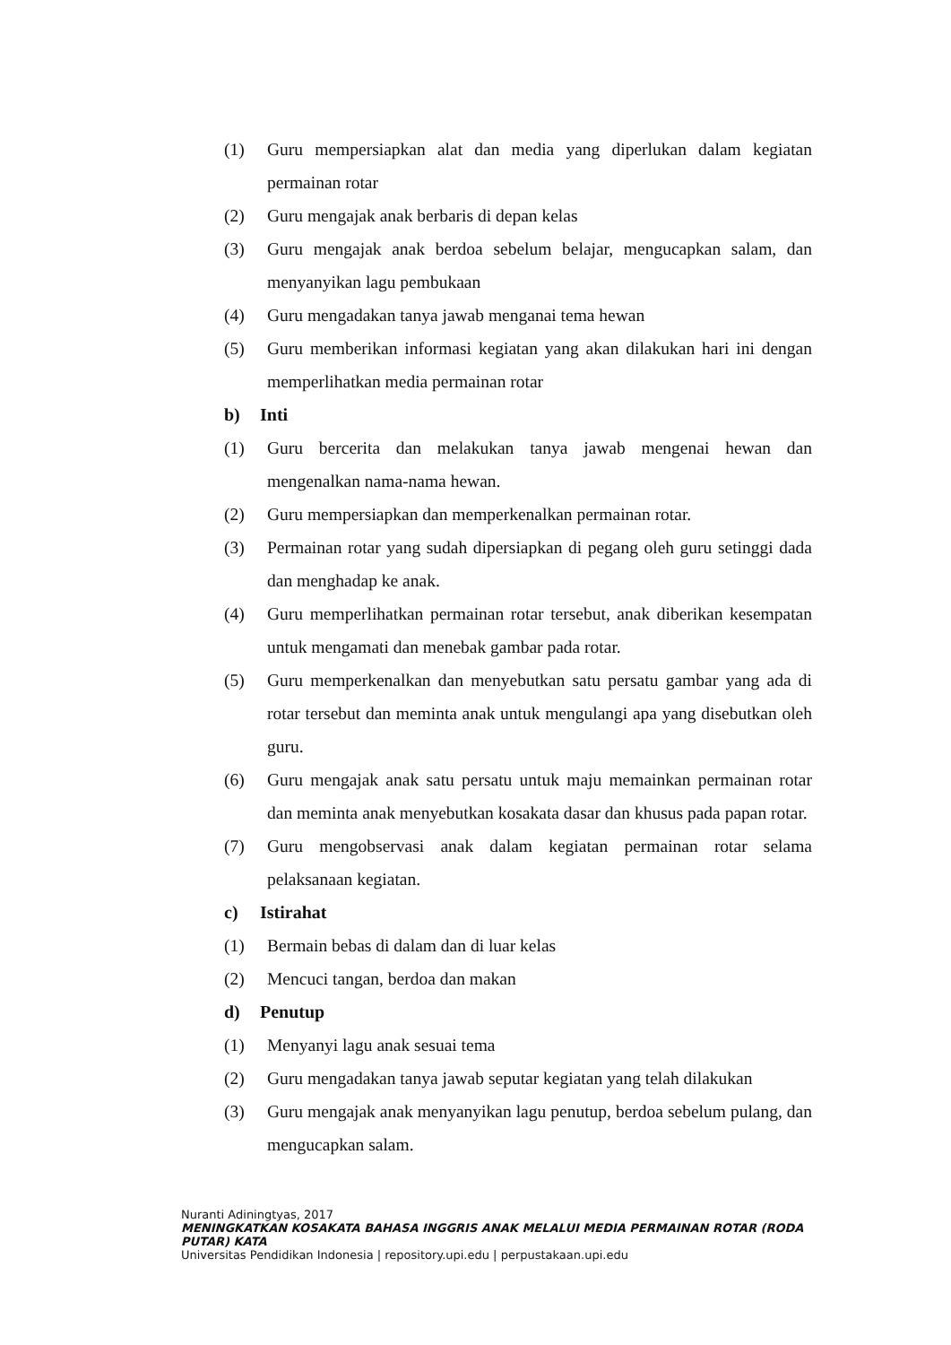(1) Guru mempersiapkan alat dan media yang diperlukan dalam kegiatan permainan rotar
(2) Guru mengajak anak berbaris di depan kelas
(3) Guru mengajak anak berdoa sebelum belajar, mengucapkan salam, dan menyanyikan lagu pembukaan
(4) Guru mengadakan tanya jawab menganai tema hewan
(5) Guru memberikan informasi kegiatan yang akan dilakukan hari ini dengan memperlihatkan media permainan rotar
b) Inti
(1) Guru bercerita dan melakukan tanya jawab mengenai hewan dan mengenalkan nama-nama hewan.
(2) Guru mempersiapkan dan memperkenalkan permainan rotar.
(3) Permainan rotar yang sudah dipersiapkan di pegang oleh guru setinggi dada dan menghadap ke anak.
(4) Guru memperlihatkan permainan rotar tersebut, anak diberikan kesempatan untuk mengamati dan menebak gambar pada rotar.
(5) Guru memperkenalkan dan menyebutkan satu persatu gambar yang ada di rotar tersebut dan meminta anak untuk mengulangi apa yang disebutkan oleh guru.
(6) Guru mengajak anak satu persatu untuk maju memainkan permainan rotar dan meminta anak menyebutkan kosakata dasar dan khusus pada papan rotar.
(7) Guru mengobservasi anak dalam kegiatan permainan rotar selama pelaksanaan kegiatan.
c) Istirahat
(1) Bermain bebas di dalam dan di luar kelas
(2) Mencuci tangan, berdoa dan makan
d) Penutup
(1) Menyanyi lagu anak sesuai tema
(2) Guru mengadakan tanya jawab seputar kegiatan yang telah dilakukan
(3) Guru mengajak anak menyanyikan lagu penutup, berdoa sebelum pulang, dan mengucapkan salam.
Nuranti Adiningtyas, 2017
MENINGKATKAN KOSAKATA BAHASA INGGRIS ANAK MELALUI MEDIA PERMAINAN ROTAR (RODA PUTAR) KATA
Universitas Pendidikan Indonesia | repository.upi.edu | perpustakaan.upi.edu